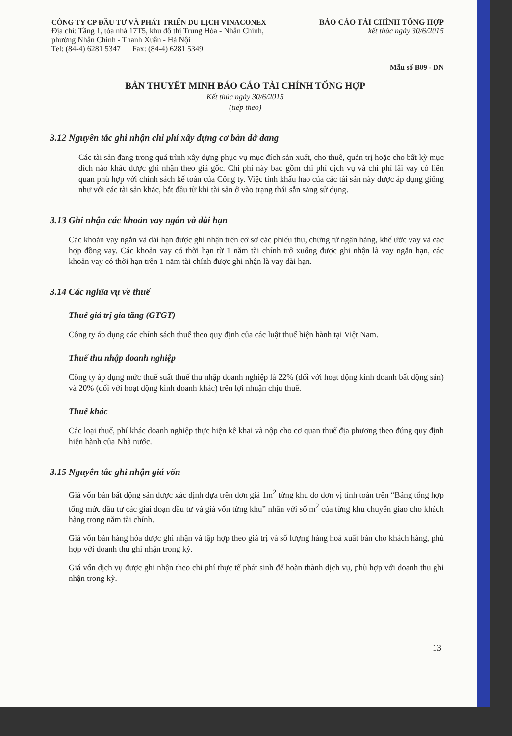CÔNG TY CP ĐẦU TƯ VÀ PHÁT TRIỂN DU LỊCH VINACONEX
Địa chỉ: Tầng 1, tòa nhà 17T5, khu đô thị Trung Hòa - Nhân Chính,
phường Nhân Chính - Thanh Xuân - Hà Nội
Tel: (84-4) 6281 5347 Fax: (84-4) 6281 5349
BÁO CÁO TÀI CHÍNH TỔNG HỢP
kết thúc ngày 30/6/2015
Mẫu số B09 - DN
BẢN THUYẾT MINH BÁO CÁO TÀI CHÍNH TỔNG HỢP
Kết thúc ngày 30/6/2015
(tiếp theo)
3.12 Nguyên tắc ghi nhận chi phí xây dựng cơ bản dở dang
Các tài sản đang trong quá trình xây dựng phục vụ mục đích sản xuất, cho thuê, quản trị hoặc cho bất kỳ mục đích nào khác được ghi nhận theo giá gốc. Chi phí này bao gồm chi phí dịch vụ và chi phí lãi vay có liên quan phù hợp với chính sách kế toán của Công ty. Việc tính khấu hao của các tài sản này được áp dụng giống như với các tài sản khác, bắt đầu từ khi tài sản ở vào trạng thái sẵn sàng sử dụng.
3.13 Ghi nhận các khoản vay ngắn và dài hạn
Các khoản vay ngắn và dài hạn được ghi nhận trên cơ sở các phiếu thu, chứng từ ngân hàng, khế ước vay và các hợp đồng vay. Các khoản vay có thời hạn từ 1 năm tài chính trở xuống được ghi nhận là vay ngắn hạn, các khoản vay có thời hạn trên 1 năm tài chính được ghi nhận là vay dài hạn.
3.14 Các nghĩa vụ về thuế
Thuế giá trị gia tăng (GTGT)
Công ty áp dụng các chính sách thuế theo quy định của các luật thuế hiện hành tại Việt Nam.
Thuế thu nhập doanh nghiệp
Công ty áp dụng mức thuế suất thuế thu nhập doanh nghiệp là 22% (đối với hoạt động kinh doanh bất động sản) và 20% (đối với hoạt động kinh doanh khác) trên lợi nhuận chịu thuế.
Thuế khác
Các loại thuế, phí khác doanh nghiệp thực hiện kê khai và nộp cho cơ quan thuế địa phương theo đúng quy định hiện hành của Nhà nước.
3.15 Nguyên tắc ghi nhận giá vốn
Giá vốn bán bất động sản được xác định dựa trên đơn giá 1m<sup>2</sup> từng khu do đơn vị tính toán trên “Bảng tổng hợp tổng mức đầu tư các giai đoạn đầu tư và giá vốn từng khu” nhân với số m<sup>2</sup> của từng khu chuyển giao cho khách hàng trong năm tài chính.
Giá vốn bán hàng hóa được ghi nhận và tập hợp theo giá trị và số lượng hàng hoá xuất bán cho khách hàng, phù hợp với doanh thu ghi nhận trong kỳ.
Giá vốn dịch vụ được ghi nhận theo chi phí thực tế phát sinh để hoàn thành dịch vụ, phù hợp với doanh thu ghi nhận trong kỳ.
13